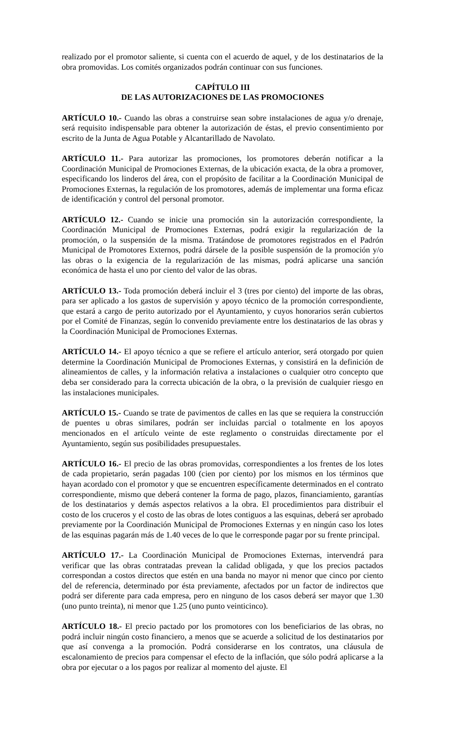realizado por el promotor saliente, si cuenta con el acuerdo de aquel, y de los destinatarios de la obra promovidas. Los comités organizados podrán continuar con sus funciones.
CAPÍTULO III
DE LAS AUTORIZACIONES DE LAS PROMOCIONES
ARTÍCULO 10.- Cuando las obras a construirse sean sobre instalaciones de agua y/o drenaje, será requisito indispensable para obtener la autorización de éstas, el previo consentimiento por escrito de la Junta de Agua Potable y Alcantarillado de Navolato.
ARTÍCULO 11.- Para autorizar las promociones, los promotores deberán notificar a la Coordinación Municipal de Promociones Externas, de la ubicación exacta, de la obra a promover, especificando los linderos del área, con el propósito de facilitar a la Coordinación Municipal de Promociones Externas, la regulación de los promotores, además de implementar una forma eficaz de identificación y control del personal promotor.
ARTÍCULO 12.- Cuando se inicie una promoción sin la autorización correspondiente, la Coordinación Municipal de Promociones Externas, podrá exigir la regularización de la promoción, o la suspensión de la misma. Tratándose de promotores registrados en el Padrón Municipal de Promotores Externos, podrá dársele de la posible suspensión de la promoción y/o las obras o la exigencia de la regularización de las mismas, podrá aplicarse una sanción económica de hasta el uno por ciento del valor de las obras.
ARTÍCULO 13.- Toda promoción deberá incluir el 3 (tres por ciento) del importe de las obras, para ser aplicado a los gastos de supervisión y apoyo técnico de la promoción correspondiente, que estará a cargo de perito autorizado por el Ayuntamiento, y cuyos honorarios serán cubiertos por el Comité de Finanzas, según lo convenido previamente entre los destinatarios de las obras y la Coordinación Municipal de Promociones Externas.
ARTÍCULO 14.- El apoyo técnico a que se refiere el artículo anterior, será otorgado por quien determine la Coordinación Municipal de Promociones Externas, y consistirá en la definición de alineamientos de calles, y la información relativa a instalaciones o cualquier otro concepto que deba ser considerado para la correcta ubicación de la obra, o la previsión de cualquier riesgo en las instalaciones municipales.
ARTÍCULO 15.- Cuando se trate de pavimentos de calles en las que se requiera la construcción de puentes u obras similares, podrán ser incluidas parcial o totalmente en los apoyos mencionados en el artículo veinte de este reglamento o construidas directamente por el Ayuntamiento, según sus posibilidades presupuestales.
ARTÍCULO 16.- El precio de las obras promovidas, correspondientes a los frentes de los lotes de cada propietario, serán pagadas 100 (cien por ciento) por los mismos en los términos que hayan acordado con el promotor y que se encuentren específicamente determinados en el contrato correspondiente, mismo que deberá contener la forma de pago, plazos, financiamiento, garantías de los destinatarios y demás aspectos relativos a la obra. El procedimientos para distribuir el costo de los cruceros y el costo de las obras de lotes contiguos a las esquinas, deberá ser aprobado previamente por la Coordinación Municipal de Promociones Externas y en ningún caso los lotes de las esquinas pagarán más de 1.40 veces de lo que le corresponde pagar por su frente principal.
ARTÍCULO 17.- La Coordinación Municipal de Promociones Externas, intervendrá para verificar que las obras contratadas prevean la calidad obligada, y que los precios pactados correspondan a costos directos que estén en una banda no mayor ni menor que cinco por ciento del de referencia, determinado por ésta previamente, afectados por un factor de indirectos que podrá ser diferente para cada empresa, pero en ninguno de los casos deberá ser mayor que 1.30 (uno punto treinta), ni menor que 1.25 (uno punto veinticinco).
ARTÍCULO 18.- El precio pactado por los promotores con los beneficiarios de las obras, no podrá incluir ningún costo financiero, a menos que se acuerde a solicitud de los destinatarios por que así convenga a la promoción. Podrá considerarse en los contratos, una cláusula de escalonamiento de precios para compensar el efecto de la inflación, que sólo podrá aplicarse a la obra por ejecutar o a los pagos por realizar al momento del ajuste. El